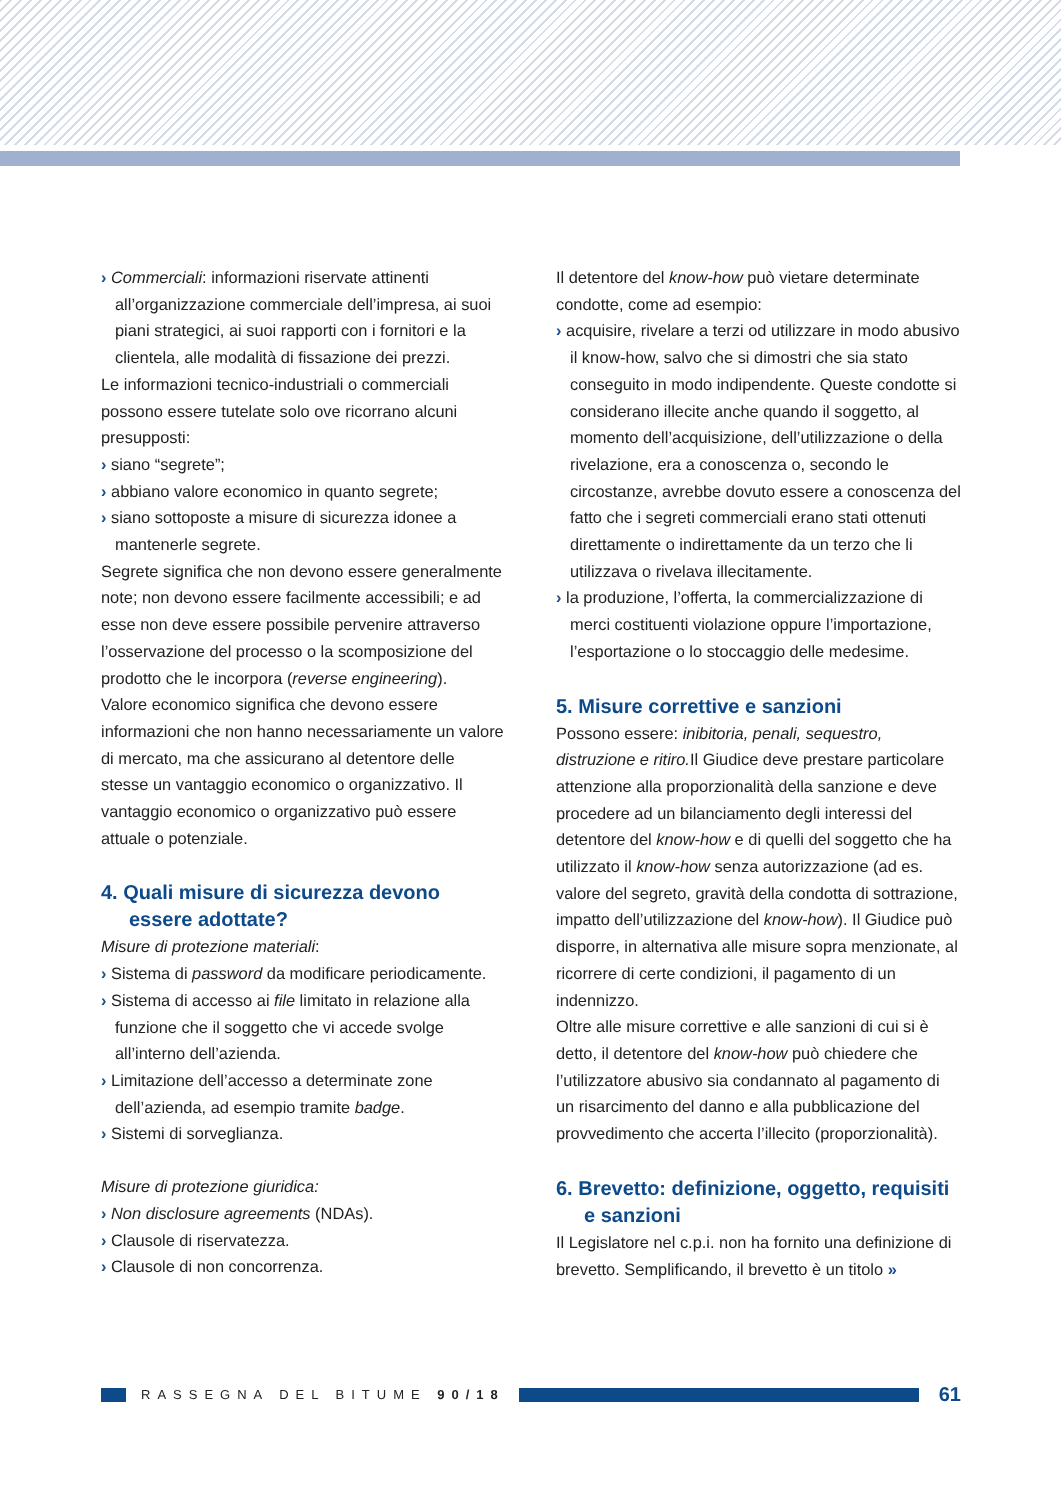› Commerciali: informazioni riservate attinenti all’organizzazione commerciale dell’impresa, ai suoi piani strategici, ai suoi rapporti con i fornitori e la clientela, alle modalità di fissazione dei prezzi.
Le informazioni tecnico-industriali o commerciali possono essere tutelate solo ove ricorrano alcuni presupposti:
› siano “segrete”;
› abbiano valore economico in quanto segrete;
› siano sottoposte a misure di sicurezza idonee a mantenerle segrete.
Segrete significa che non devono essere generalmente note; non devono essere facilmente accessibili; e ad esse non deve essere possibile pervenire attraverso l’osservazione del processo o la scomposizione del prodotto che le incorpora (reverse engineering).
Valore economico significa che devono essere informazioni che non hanno necessariamente un valore di mercato, ma che assicurano al detentore delle stesse un vantaggio economico o organizzativo. Il vantaggio economico o organizzativo può essere attuale o potenziale.
4. Quali misure di sicurezza devono essere adottate?
Misure di protezione materiali:
› Sistema di password da modificare periodicamente.
› Sistema di accesso ai file limitato in relazione alla funzione che il soggetto che vi accede svolge all’interno dell’azienda.
› Limitazione dell’accesso a determinate zone dell’azienda, ad esempio tramite badge.
› Sistemi di sorveglianza.
Misure di protezione giuridica:
› Non disclosure agreements (NDAs).
› Clausole di riservatezza.
› Clausole di non concorrenza.
Il detentore del know-how può vietare determinate condotte, come ad esempio:
› acquisire, rivelare a terzi od utilizzare in modo abusivo il know-how, salvo che si dimostri che sia stato conseguito in modo indipendente. Queste condotte si considerano illecite anche quando il soggetto, al momento dell’acquisizione, dell’utilizzazione o della rivelazione, era a conoscenza o, secondo le circostanze, avrebbe dovuto essere a conoscenza del fatto che i segreti commerciali erano stati ottenuti direttamente o indirettamente da un terzo che li utilizzava o rivelava illecitamente.
› la produzione, l’offerta, la commercializzazione di merci costituenti violazione oppure l’importazione, l’esportazione o lo stoccaggio delle medesime.
5. Misure correttive e sanzioni
Possono essere: inibitoria, penali, sequestro, distruzione e ritiro. Il Giudice deve prestare particolare attenzione alla proporzionalità della sanzione e deve procedere ad un bilanciamento degli interessi del detentore del know-how e di quelli del soggetto che ha utilizzato il know-how senza autorizzazione (ad es. valore del segreto, gravità della condotta di sottrazione, impatto dell’utilizzazione del know-how). Il Giudice può disporre, in alternativa alle misure sopra menzionate, al ricorrere di certe condizioni, il pagamento di un indennizzo.
Oltre alle misure correttive e alle sanzioni di cui si è detto, il detentore del know-how può chiedere che l’utilizzatore abusivo sia condannato al pagamento di un risarcimento del danno e alla pubblicazione del provvedimento che accerta l’illecito (proporzionalità).
6. Brevetto: definizione, oggetto, requisiti e sanzioni
Il Legislatore nel c.p.i. non ha fornito una definizione di brevetto. Semplificando, il brevetto è un titolo »
RASSEGNA DEL BITUME 90/18
61